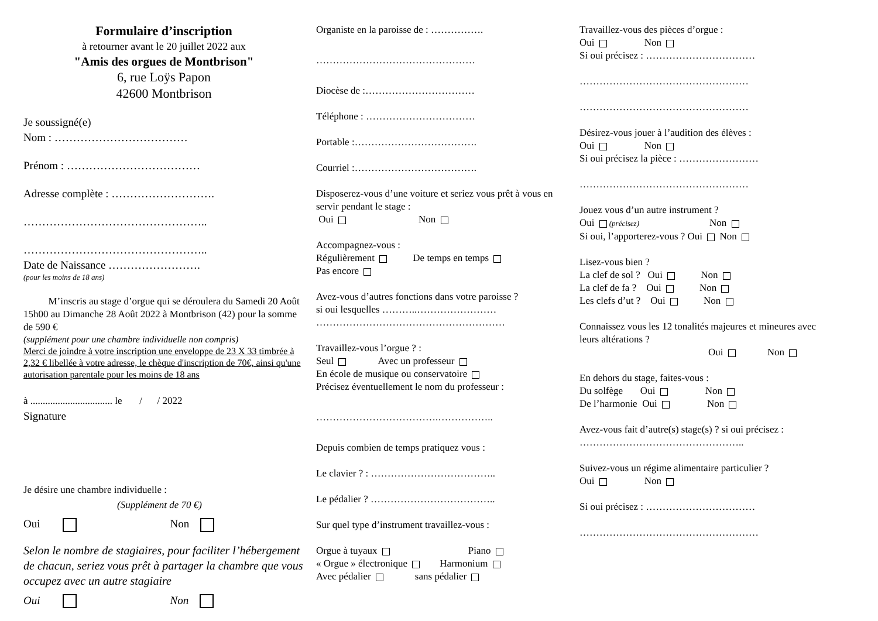Formulaire d’inscription
à retourner avant le 20 juillet 2022 aux
"Amis des orgues de Montbrison"
6, rue Loÿs Papon
42600 Montbrison
Je soussigné(e)
Nom : ………………………………
Prénom : ………………………………
Adresse complète : ……………………….
…………………………………………..
…………………………………………..
Date de Naissance …………………….
(pour les moins de 18 ans)
M’inscris au stage d’orgue qui se déroulera du Samedi 20 Août 15h00 au Dimanche 28 Août 2022 à Montbrison (42) pour la somme de 590 €
(supplément pour une chambre individuelle non compris)
Merci de joindre à votre inscription une enveloppe de 23 X 33 timbrée à 2,32 € libellée à votre adresse, le chèque d'inscription de 70€, ainsi qu'une autorisation parentale pour les moins de 18 ans
à ................................. le / / 2022
Signature
Je désire une chambre individuelle :
(Supplément de 70 €)
Oui Non
Selon le nombre de stagiaires, pour faciliter l’hébergement de chacun, seriez vous prêt à partager la chambre que vous occupez avec un autre stagiaire
Oui Non
Organiste en la paroisse de : …………….
…………………………………………
Diocèse de :……………………………
Téléphone : ……………………………
Portable :……………………………….
Courriel :……………………………….
Disposerez-vous d’une voiture et seriez vous prêt à vous en servir pendant le stage :
Oui Non
Accompagnez-vous :
Régulièrement De temps en temps
Pas encore
Avez-vous d’autres fonctions dans votre paroisse ?
si oui lesquelles ………..……………………
…………………………………………………
Travaillez-vous l’orgue ? :
Seul Avec un professeur
En école de musique ou conservatoire
Précisez éventuellement le nom du professeur :
……………………………….……………..
Depuis combien de temps pratiquez vous :
Le clavier ? : ………………………………..
Le pédalier ? ………………………………..
Sur quel type d’instrument travaillez-vous :
Orgue à tuyaux Piano
« Orgue » électronique Harmonium
Avec pédalier sans pédalier
Travaillez-vous des pièces d’orgue :
Oui Non
Si oui précisez : ……………………………
……………………………………………
……………………………………………
Désirez-vous jouer à l’audition des élèves :
Oui Non
Si oui précisez la pièce : ……………………
……………………………………………
Jouez vous d’un autre instrument ?
Oui (précisez) Non
Si oui, l’apporterez-vous ? Oui Non
Lisez-vous bien ?
La clef de sol ? Oui Non
La clef de fa ? Oui Non
Les clefs d’ut ? Oui Non
Connaissez vous les 12 tonalités majeures et mineures avec leurs altérations ?
Oui Non
En dehors du stage, faites-vous :
Du solfège Oui Non
De l’harmonie Oui Non
Avez-vous fait d’autre(s) stage(s) ? si oui précisez :
…………………………………………..
Suivez-vous un régime alimentaire particulier ?
Oui Non
Si oui précisez : ……………………………
………………………………………………